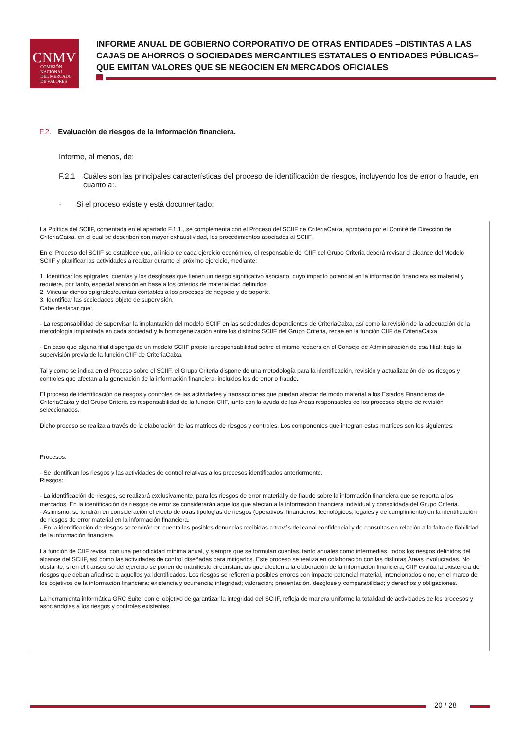CNMV
COMISIÓN
NACIONAL
DEL MERCADO
DE VALORES
INFORME ANUAL DE GOBIERNO CORPORATIVO DE OTRAS ENTIDADES –DISTINTAS A LAS CAJAS DE AHORROS O SOCIEDADES MERCANTILES ESTATALES O ENTIDADES PÚBLICAS– QUE EMITAN VALORES QUE SE NEGOCIEN EN MERCADOS OFICIALES
F.2. Evaluación de riesgos de la información financiera.
Informe, al menos, de:
F.2.1 Cuáles son las principales características del proceso de identificación de riesgos, incluyendo los de error o fraude, en cuanto a:.
· Si el proceso existe y está documentado:
La Política del SCIIF, comentada en el apartado F.1.1., se complementa con el Proceso del SCIIF de CriteriaCaixa, aprobado por el Comité de Dirección de CriteriaCaixa, en el cual se describen con mayor exhaustividad, los procedimientos asociados al SCIIF.
En el Proceso del SCIIF se establece que, al inicio de cada ejercicio económico, el responsable del CIIF del Grupo Criteria deberá revisar el alcance del Modelo SCIIF y planificar las actividades a realizar durante el próximo ejercicio, mediante:
1. Identificar los epígrafes, cuentas y los desgloses que tienen un riesgo significativo asociado, cuyo impacto potencial en la información financiera es material y requiere, por tanto, especial atención en base a los criterios de materialidad definidos.
2. Vincular dichos epígrafes/cuentas contables a los procesos de negocio y de soporte.
3. Identificar las sociedades objeto de supervisión.
Cabe destacar que:
- La responsabilidad de supervisar la implantación del modelo SCIIF en las sociedades dependientes de CriteriaCaixa, así como la revisión de la adecuación de la metodología implantada en cada sociedad y la homogeneización entre los distintos SCIIF del Grupo Criteria, recae en la función CIIF de CriteriaCaixa.
- En caso que alguna filial disponga de un modelo SCIIF propio la responsabilidad sobre el mismo recaerá en el Consejo de Administración de esa filial; bajo la supervisión previa de la función CIIF de CriteriaCaixa.
Tal y como se indica en el Proceso sobre el SCIIF, el Grupo Criteria dispone de una metodología para la identificación, revisión y actualización de los riesgos y controles que afectan a la generación de la información financiera, incluidos los de error o fraude.
El proceso de identificación de riesgos y controles de las actividades y transacciones que puedan afectar de modo material a los Estados Financieros de CriteriaCaixa y del Grupo Criteria es responsabilidad de la función CIIF, junto con la ayuda de las Áreas responsables de los procesos objeto de revisión seleccionados.
Dicho proceso se realiza a través de la elaboración de las matrices de riesgos y controles. Los componentes que integran estas matrices son los siguientes:
Procesos:
- Se identifican los riesgos y las actividades de control relativas a los procesos identificados anteriormente.
Riesgos:
- La identificación de riesgos, se realizará exclusivamente, para los riesgos de error material y de fraude sobre la información financiera que se reporta a los mercados. En la identificación de riesgos de error se considerarán aquellos que afectan a la información financiera individual y consolidada del Grupo Criteria.
- Asimismo, se tendrán en consideración el efecto de otras tipologías de riesgos (operativos, financieros, tecnológicos, legales y de cumplimiento) en la identificación de riesgos de error material en la información financiera.
- En la identificación de riesgos se tendrán en cuenta las posibles denuncias recibidas a través del canal confidencial y de consultas en relación a la falta de fiabilidad de la información financiera.
La función de CIIF revisa, con una periodicidad mínima anual, y siempre que se formulan cuentas, tanto anuales como intermedias, todos los riesgos definidos del alcance del SCIIF, así como las actividades de control diseñadas para mitigarlos. Este proceso se realiza en colaboración con las distintas Áreas involucradas. No obstante, si en el transcurso del ejercicio se ponen de manifiesto circunstancias que afecten a la elaboración de la información financiera, CIIF evalúa la existencia de riesgos que deban añadirse a aquellos ya identificados. Los riesgos se refieren a posibles errores con impacto potencial material, intencionados o no, en el marco de los objetivos de la información financiera: existencia y ocurrencia; integridad; valoración; presentación, desglose y comparabilidad; y derechos y obligaciones.
La herramienta informática GRC Suite, con el objetivo de garantizar la integridad del SCIIF, refleja de manera uniforme la totalidad de actividades de los procesos y asociándolas a los riesgos y controles existentes.
20 / 28